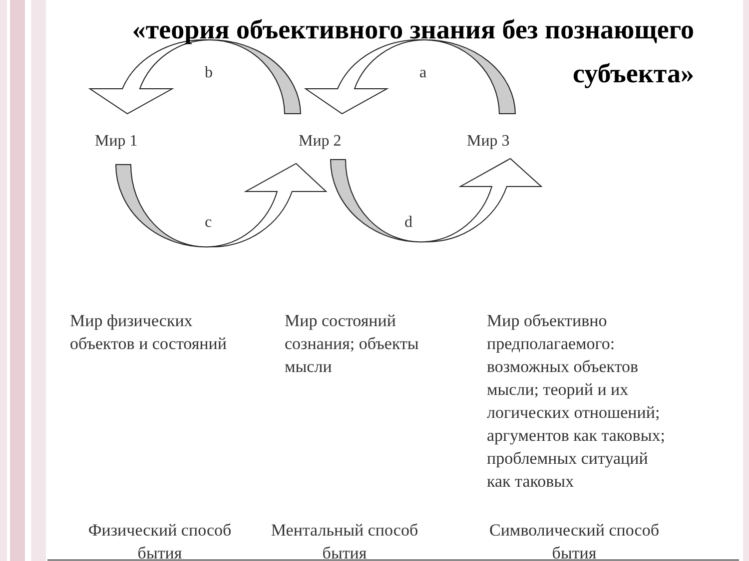«теория объективного знания без познающего субъекта»
b
a
c
d
Мир 1
Мир 2
Мир 3
Мир физических
объектов и состояний
Мир состояний
сознания; объекты
мысли
Мир объективно
предполагаемого:
возможных объектов
мысли; теорий и их
логических отношений;
аргументов как таковых;
проблемных ситуаций
как таковых
Физический способ
бытия
Ментальный способ
бытия
Символический способ
бытия